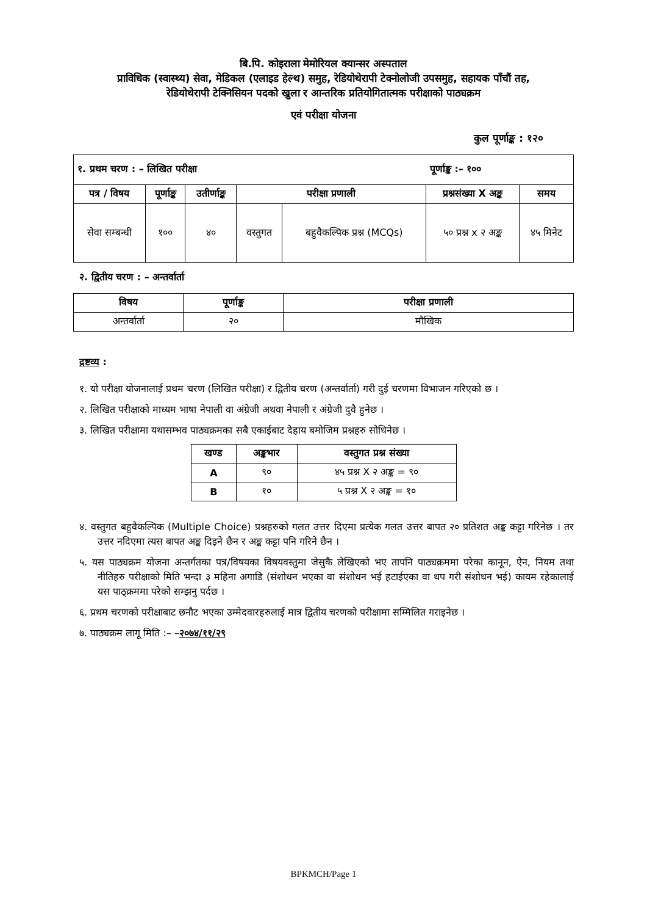बि.पि. कोइराला मेमोरियल क्यान्सर अस्पताल
प्राविधिक (स्वास्थ्य) सेवा, मेडिकल (एलाइड हेल्थ) समुह, रेडियोथेरापी टेक्नोलोजी उपसमुह, सहायक पाँचौं तह,
रेडियोथेरापी टेक्निसियन पदको खुला र आन्तरिक प्रतियोगितात्मक परीक्षाको पाठ्यक्रम
एवं परीक्षा योजना
कुल पूर्णाङ्क : १२०
| १. प्रथम चरण : – लिखित परीक्षा | | | | | पूर्णाङ्क :– १०० | |
| --- | --- | --- | --- | --- | --- | --- |
| पत्र / विषय | पूर्णाङ्क | उतीर्णाङ्क | परीक्षा प्रणाली | | प्रश्नसंख्या X अङ्क | समय |
| सेवा सम्बन्धी | १०० | ४० | वस्तुगत | बहुवैकल्पिक प्रश्न (MCQs) | ५० प्रश्न x २ अङ्क | ४५ मिनेट |
२. द्वितीय चरण : – अन्तर्वार्ता
| विषय | पूर्णाङ्क | परीक्षा प्रणाली |
| --- | --- | --- |
| अन्तर्वार्ता | २० | मौखिक |
द्रष्टव्य :
१. यो परीक्षा योजनालाई प्रथम चरण (लिखित परीक्षा) र द्वितीय चरण (अन्तर्वार्ता) गरी दुई चरणमा विभाजन गरिएको छ ।
२. लिखित परीक्षाको माध्यम भाषा नेपाली वा अंग्रेजी अथवा नेपाली र अंग्रेजी दुवै हुनेछ ।
३. लिखित परीक्षामा यथासम्भव पाठ्यक्रमका सबै एकाईबाट देहाय बमोजिम प्रश्नहरु सोधिनेछ ।
| खण्ड | अङ्कभार | वस्तुगत प्रश्न संख्या |
| --- | --- | --- |
| A | ९० | ४५ प्रश्न X २ अङ्क = ९० |
| B | १० | ५ प्रश्न X २ अङ्क = १० |
४. वस्तुगत बहुवैकल्पिक (Multiple Choice) प्रश्नहरुको गलत उत्तर दिएमा प्रत्येक गलत उत्तर बापत २० प्रतिशत अङ्क कट्टा गरिनेछ । तर उत्तर नदिएमा त्यस बापत अङ्क दिइने छैन र अङ्क कट्टा पनि गरिने छैन ।
५. यस पाठ्यक्रम योजना अन्तर्गतका पत्र/विषयका विषयवस्तुमा जेसुकै लेखिएको भए तापनि पाठ्यक्रममा परेका कानून, ऐन, नियम तथा नीतिहरु परीक्षाको मिति भन्दा ३ महिना अगाडि (संशोधन भएका वा संशोधन भई हटाईएका वा थप गरी संशोधन भई) कायम रहेकालाई यस पाठ्क्रममा परेको सम्झनु पर्दछ ।
६. प्रथम चरणको परीक्षाबाट छनौट भएका उम्मेदवारहरुलाई मात्र द्वितीय चरणको परीक्षामा सम्मिलित गराइनेछ ।
७. पाठ्यक्रम लागू मिति :– –२०७४/११/२९
BPKMCH/Page 1